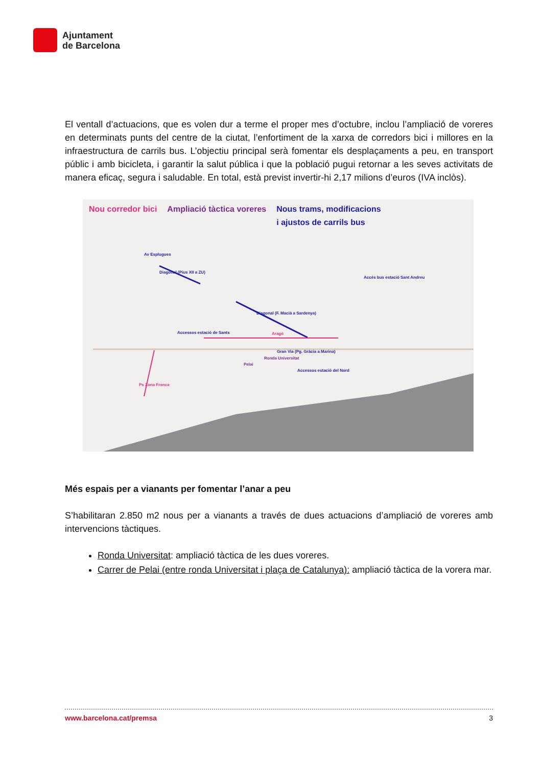Ajuntament
de Barcelona
El ventall d’actuacions, que es volen dur a terme el proper mes d’octubre, inclou l’ampliació de voreres en determinats punts del centre de la ciutat, l’enfortiment de la xarxa de corredors bici i millores en la infraestructura de carrils bus. L’objectiu principal serà fomentar els desplaçaments a peu, en transport públic i amb bicicleta, i garantir la salut pública i que la població pugui retornar a les seves activitats de manera eficaç, segura i saludable. En total, està previst invertir-hi 2,17 milions d’euros (IVA inclòs).
Nou corredor bici Ampliació tàctica voreres Nous trams, modificacions
i ajustos de carrils bus
Av Esplugues
Aragó Accessos estació de Sants
Gran Via (Pg. Gràcia a Marina)
Ronda Universitat
Pelai
Accessos estació del Nord
Diagonal (Pius XII a ZU)
Diagonal (F. Macià a Sardenya)
Accés bus estació Sant Andreu
Ps Zona Franca
Més espais per a vianants per fomentar l’anar a peu
S’habilitaran 2.850 m2 nous per a vianants a través de dues actuacions d’ampliació de voreres amb intervencions tàctiques.
Ronda Universitat: ampliació tàctica de les dues voreres.
Carrer de Pelai (entre ronda Universitat i plaça de Catalunya): ampliació tàctica de la vorera mar.
www.barcelona.cat/premsa 3